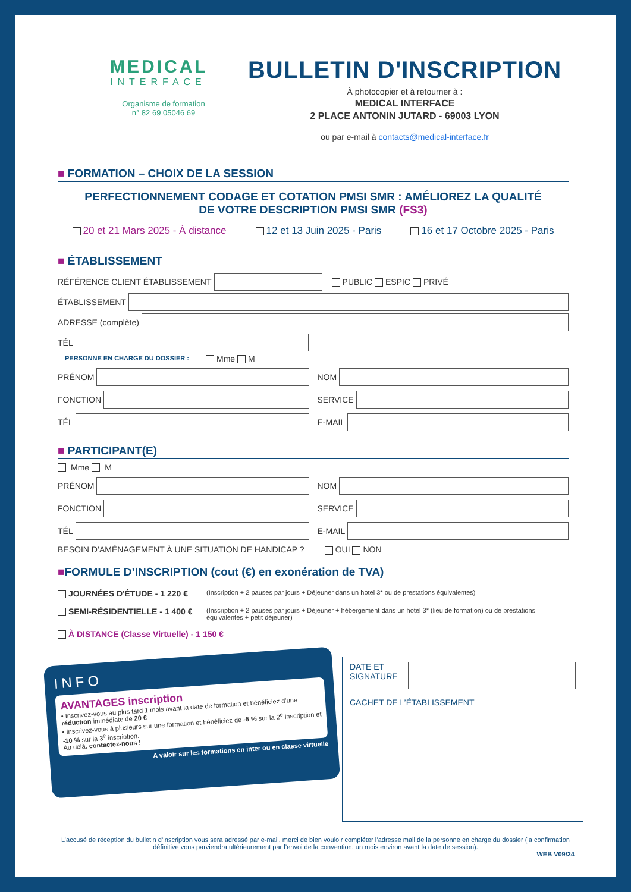MEDICAL
INTERFACE
Organisme de formation
n° 82 69 05046 69
BULLETIN D'INSCRIPTION
À photocopier et à retourner à :
MEDICAL INTERFACE
2 PLACE ANTONIN JUTARD - 69003 LYON
ou par e-mail à contacts@medical-interface.fr
■ FORMATION – CHOIX DE LA SESSION
PERFECTIONNEMENT CODAGE ET COTATION PMSI SMR : AMÉLIOREZ LA QUALITÉ
DE VOTRE DESCRIPTION PMSI SMR (FS3)
20 et 21 Mars 2025 - À distance 12 et 13 Juin 2025 - Paris 16 et 17 Octobre 2025 - Paris
■ ÉTABLISSEMENT
RÉFÉRENCE CLIENT ÉTABLISSEMENT
PUBLIC ESPIC PRIVÉ
ÉTABLISSEMENT
ADRESSE (complète)
TÉL
PERSONNE EN CHARGE DU DOSSIER : Mme M
PRÉNOM NOM
FONCTION SERVICE
TÉL E-MAIL
■ PARTICIPANT(E)
Mme M
PRÉNOM NOM
FONCTION SERVICE
TÉL E-MAIL
BESOIN D’AMÉNAGEMENT À UNE SITUATION DE HANDICAP ? OUI NON
■FORMULE D’INSCRIPTION (cout (€) en exonération de TVA)
JOURNÉES D'ÉTUDE - 1 220 € (Inscription + 2 pauses par jours + Déjeuner dans un hotel 3* ou de prestations équivalentes)
SEMI-RÉSIDENTIELLE - 1 400 € (Inscription + 2 pauses par jours + Déjeuner + hébergement dans un hotel 3* (lieu de formation) ou de prestations équivalentes + petit déjeuner)
À DISTANCE (Classe Virtuelle) - 1 150 €
INFO
AVANTAGES inscription
• Inscrivez-vous au plus tard 1 mois avant la date de formation et bénéficiez d’une réduction immédiate de 20 €
• Inscrivez-vous à plusieurs sur une formation et bénéficiez de -5 % sur la 2<sup>e</sup> inscription et -10 % sur la 3<sup>e</sup> inscription.
Au delà, contactez-nous !
A valoir sur les formations en inter ou en classe virtuelle
DATE ET SIGNATURE
CACHET DE L’ÉTABLISSEMENT
L’accusé de réception du bulletin d’inscription vous sera adressé par e-mail, merci de bien vouloir compléter l’adresse mail de la personne en charge du dossier (la confirmation définitive vous parviendra ultérieurement par l’envoi de la convention, un mois environ avant la date de session).
WEB V09/24